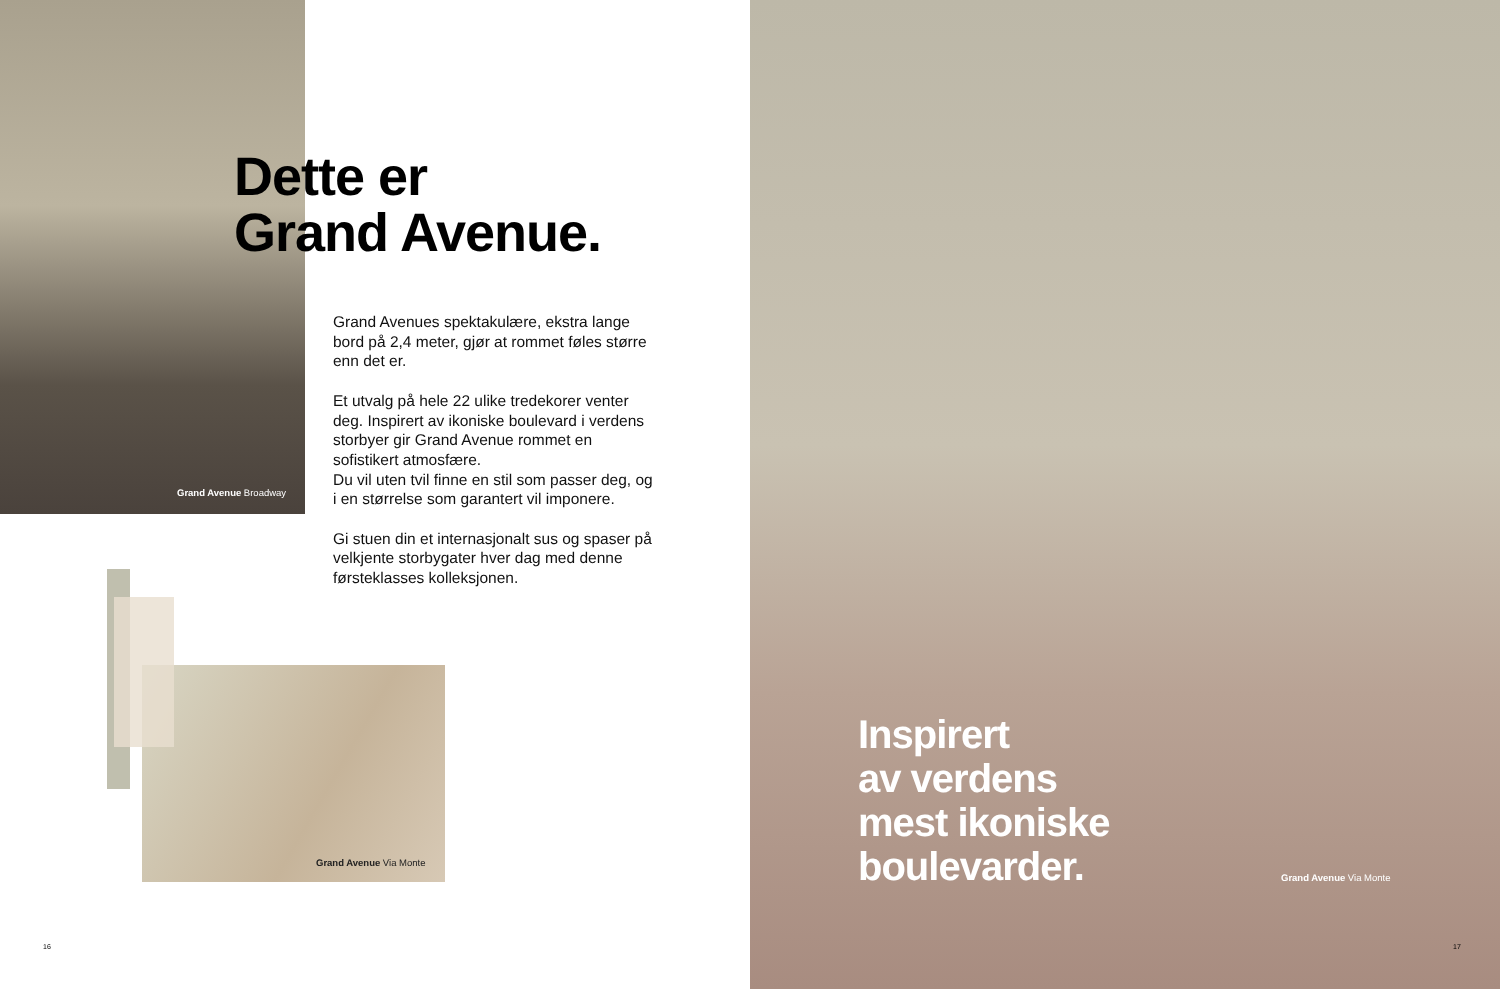Grand Avenue Broadway
Dette er
Grand Avenue.
Grand Avenues spektakulære, ekstra lange bord på 2,4 meter, gjør at rommet føles større enn det er.
Et utvalg på hele 22 ulike tredekorer venter deg. Inspirert av ikoniske boulevard i verdens storbyer gir Grand Avenue rommet en sofistikert atmosfære.
Du vil uten tvil finne en stil som passer deg, og i en størrelse som garantert vil imponere.
Gi stuen din et internasjonalt sus og spaser på velkjente storbygater hver dag med denne førsteklasses kolleksjonen.
Grand Avenue Via Monte
16
Inspirert
av verdens
mest ikoniske
boulevarder.
Grand Avenue Via Monte
17